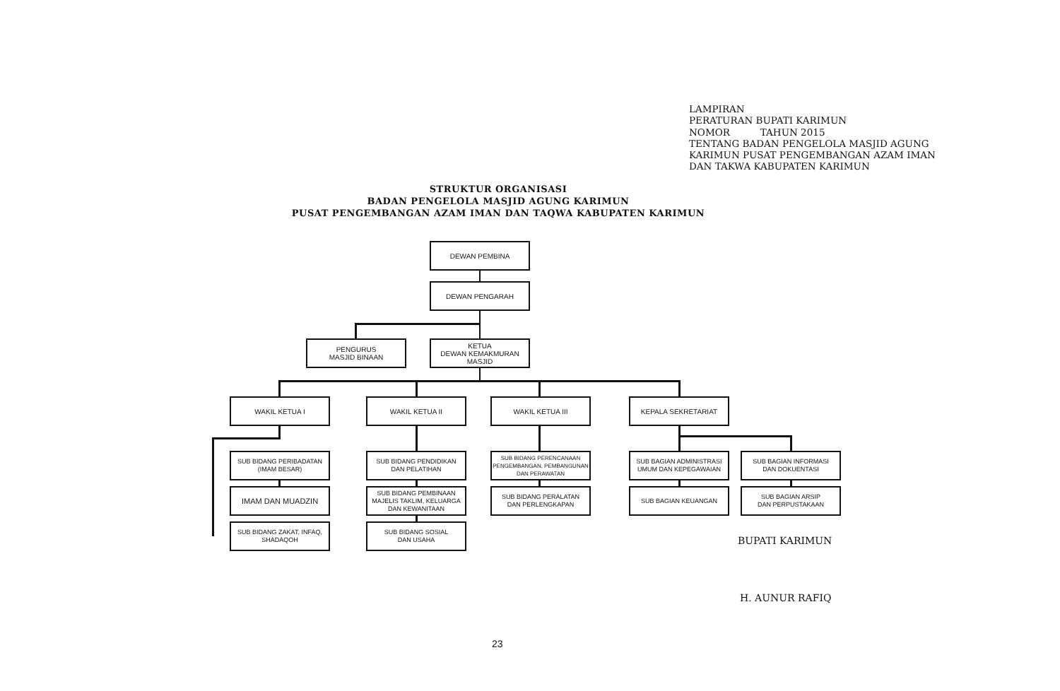LAMPIRAN PERATURAN BUPATI KARIMUN NOMOR TAHUN 2015 TENTANG BADAN PENGELOLA MASJID AGUNG KARIMUN PUSAT PENGEMBANGAN AZAM IMAN DAN TAKWA KABUPATEN KARIMUN
STRUKTUR ORGANISASI
BADAN PENGELOLA MASJID AGUNG KARIMUN
PUSAT PENGEMBANGAN AZAM IMAN DAN TAQWA KABUPATEN KARIMUN
DEWAN PEMBINA
DEWAN PENGARAH
PENGURUS
MASJID BINAAN
KETUA
DEWAN KEMAKMURAN
MASJID
WAKIL KETUA I WAKIL KETUA II WAKIL KETUA III KEPALA SEKRETARIAT
SUB BIDANG PERIBADATAN
(IMAM BESAR)
IMAM DAN MUADZIN
SUB BIDANG ZAKAT, INFAQ,
SHADAQOH
SUB BIDANG PENDIDIKAN
DAN PELATIHAN
SUB BIDANG PEMBINAAN
MAJELIS TAKLIM, KELUARGA
DAN KEWANITAAN
SUB BIDANG SOSIAL
DAN USAHA
SUB BIDANG PERENCANAAN
PENGEMBANGAN, PEMBANGUNAN
DAN PERAWATAN
SUB BIDANG PERALATAN
DAN PERLENGKAPAN
SUB BAGIAN ADMINISTRASI
UMUM DAN KEPEGAWAIAN
SUB BAGIAN KEUANGAN
SUB BAGIAN INFORMASI
DAN DOKUENTASI
SUB BAGIAN ARSIP
DAN PERPUSTAKAAN
BUPATI KARIMUN
H. AUNUR RAFIQ
23